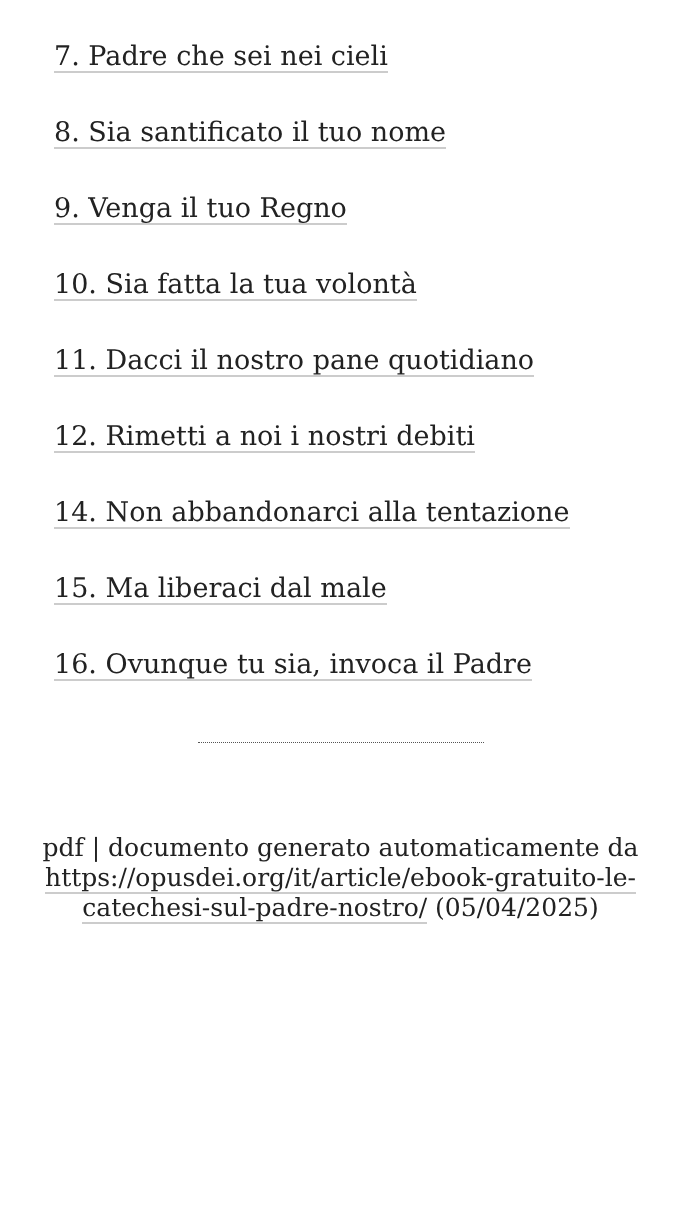7. Padre che sei nei cieli
8. Sia santificato il tuo nome
9. Venga il tuo Regno
10. Sia fatta la tua volontà
11. Dacci il nostro pane quotidiano
12. Rimetti a noi i nostri debiti
14. Non abbandonarci alla tentazione
15. Ma liberaci dal male
16. Ovunque tu sia, invoca il Padre
pdf | documento generato automaticamente da https://opusdei.org/it/article/ebook-gratuito-le-catechesi-sul-padre-nostro/ (05/04/2025)